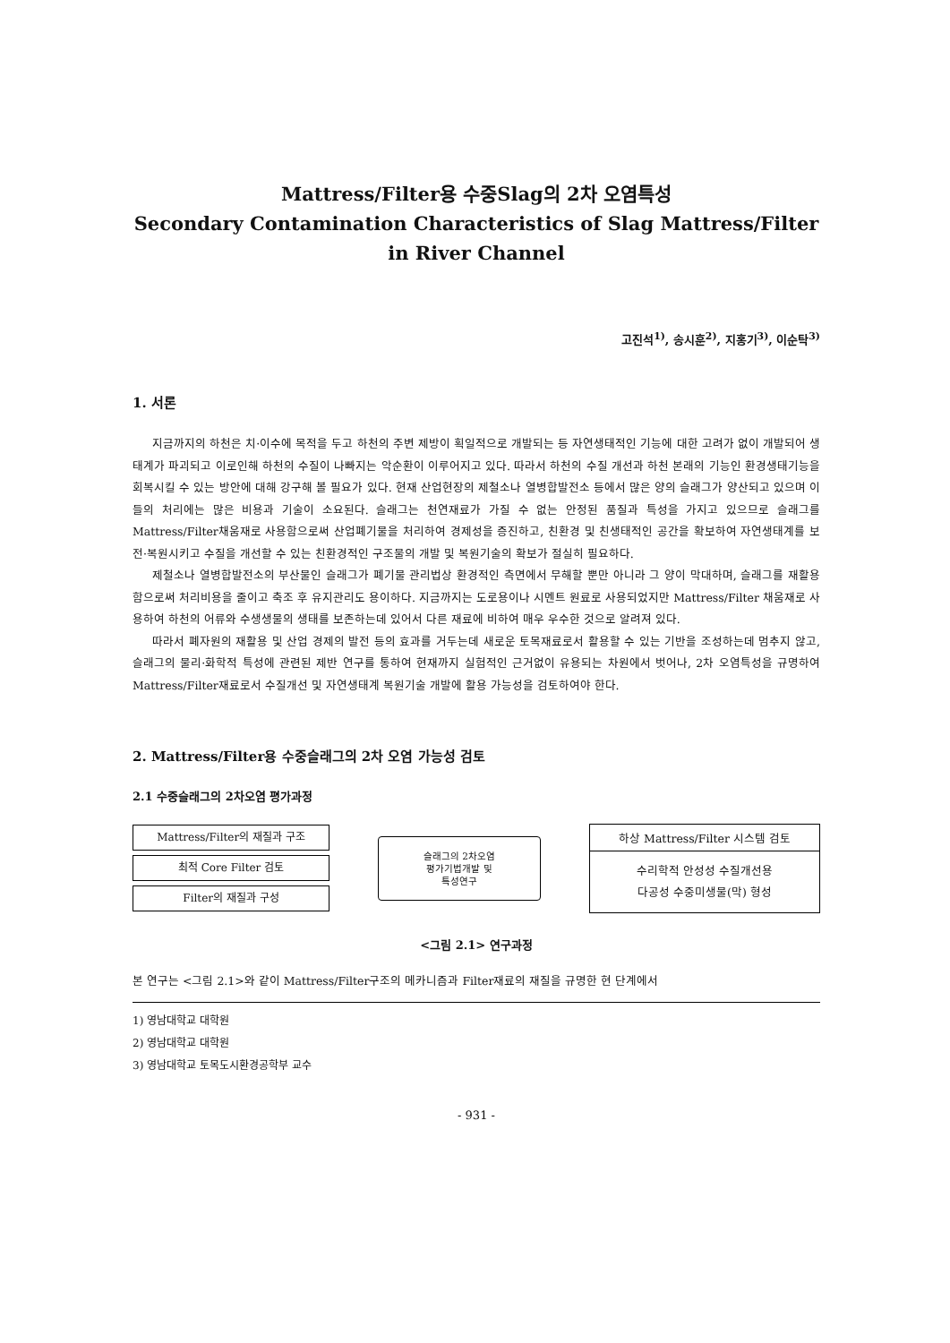Mattress/Filter용 수중Slag의 2차 오염특성
Secondary Contamination Characteristics of Slag Mattress/Filter
in River Channel
고진석<sup>1)</sup>, 송시훈<sup>2)</sup>, 지홍기<sup>3)</sup>, 이순탁<sup>3)</sup>
1. 서론
지금까지의 하천은 치·이수에 목적을 두고 하천의 주변 제방이 획일적으로 개발되는 등 자연생태적인 기능에 대한 고려가 없이 개발되어 생태계가 파괴되고 이로인해 하천의 수질이 나빠지는 악순환이 이루어지고 있다. 따라서 하천의 수질 개선과 하천 본래의 기능인 환경생태기능을 회복시킬 수 있는 방안에 대해 강구해 볼 필요가 있다. 현재 산업현장의 제철소나 열병합발전소 등에서 많은 양의 슬래그가 양산되고 있으며 이들의 처리에는 많은 비용과 기술이 소요된다. 슬래그는 천연재료가 가질 수 없는 안정된 품질과 특성을 가지고 있으므로 슬래그를 Mattress/Filter채움재로 사용함으로써 산업폐기물을 처리하여 경제성을 증진하고, 친환경 및 친생태적인 공간을 확보하여 자연생태계를 보전·복원시키고 수질을 개선할 수 있는 친환경적인 구조물의 개발 및 복원기술의 확보가 절실히 필요하다.
제철소나 열병합발전소의 부산물인 슬래그가 폐기물 관리법상 환경적인 측면에서 무해할 뿐만 아니라 그 양이 막대하며, 슬래그를 재활용함으로써 처리비용을 줄이고 축조 후 유지관리도 용이하다. 지금까지는 도로용이나 시멘트 원료로 사용되었지만 Mattress/Filter 채움재로 사용하여 하천의 어류와 수생생물의 생태를 보존하는데 있어서 다른 재료에 비하여 매우 우수한 것으로 알려져 있다.
따라서 폐자원의 재활용 및 산업 경제의 발전 등의 효과를 거두는데 새로운 토목재료로서 활용할 수 있는 기반을 조성하는데 멈추지 않고, 슬래그의 물리·화학적 특성에 관련된 제반 연구를 통하여 현재까지 실험적인 근거없이 유용되는 차원에서 벗어나, 2차 오염특성을 규명하여 Mattress/Filter재료로서 수질개선 및 자연생태계 복원기술 개발에 활용 가능성을 검토하여야 한다.
2. Mattress/Filter용 수중슬래그의 2차 오염 가능성 검토
2.1 수중슬래그의 2차오염 평가과정
Mattress/Filter의 재질과 구조
최적 Core Filter 검토
Filter의 재질과 구성
슬래그의 2차오염
평가기법개발 및
특성연구
하상 Mattress/Filter 시스템 검토
수리학적 안성성 수질개선용
다공성 수중미생물(막) 형성
<그림 2.1> 연구과정
본 연구는 <그림 2.1>와 같이 Mattress/Filter구조의 메카니즘과 Filter재료의 재질을 규명한 현 단계에서
1) 영남대학교 대학원
2) 영남대학교 대학원
3) 영남대학교 토목도시환경공학부 교수
- 931 -